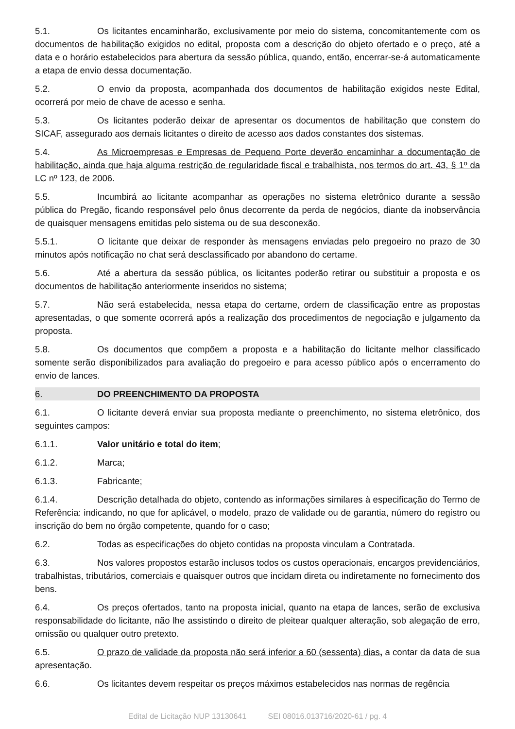5.1. Os licitantes encaminharão, exclusivamente por meio do sistema, concomitantemente com os documentos de habilitação exigidos no edital, proposta com a descrição do objeto ofertado e o preço, até a data e o horário estabelecidos para abertura da sessão pública, quando, então, encerrar-se-á automaticamente a etapa de envio dessa documentação.
5.2. O envio da proposta, acompanhada dos documentos de habilitação exigidos neste Edital, ocorrerá por meio de chave de acesso e senha.
5.3. Os licitantes poderão deixar de apresentar os documentos de habilitação que constem do SICAF, assegurado aos demais licitantes o direito de acesso aos dados constantes dos sistemas.
5.4. As Microempresas e Empresas de Pequeno Porte deverão encaminhar a documentação de habilitação, ainda que haja alguma restrição de regularidade fiscal e trabalhista, nos termos do art. 43, § 1º da LC nº 123, de 2006.
5.5. Incumbirá ao licitante acompanhar as operações no sistema eletrônico durante a sessão pública do Pregão, ficando responsável pelo ônus decorrente da perda de negócios, diante da inobservância de quaisquer mensagens emitidas pelo sistema ou de sua desconexão.
5.5.1. O licitante que deixar de responder às mensagens enviadas pelo pregoeiro no prazo de 30 minutos após notificação no chat será desclassificado por abandono do certame.
5.6. Até a abertura da sessão pública, os licitantes poderão retirar ou substituir a proposta e os documentos de habilitação anteriormente inseridos no sistema;
5.7. Não será estabelecida, nessa etapa do certame, ordem de classificação entre as propostas apresentadas, o que somente ocorrerá após a realização dos procedimentos de negociação e julgamento da proposta.
5.8. Os documentos que compõem a proposta e a habilitação do licitante melhor classificado somente serão disponibilizados para avaliação do pregoeiro e para acesso público após o encerramento do envio de lances.
6. DO PREENCHIMENTO DA PROPOSTA
6.1. O licitante deverá enviar sua proposta mediante o preenchimento, no sistema eletrônico, dos seguintes campos:
6.1.1. Valor unitário e total do item;
6.1.2. Marca;
6.1.3. Fabricante;
6.1.4. Descrição detalhada do objeto, contendo as informações similares à especificação do Termo de Referência: indicando, no que for aplicável, o modelo, prazo de validade ou de garantia, número do registro ou inscrição do bem no órgão competente, quando for o caso;
6.2. Todas as especificações do objeto contidas na proposta vinculam a Contratada.
6.3. Nos valores propostos estarão inclusos todos os custos operacionais, encargos previdenciários, trabalhistas, tributários, comerciais e quaisquer outros que incidam direta ou indiretamente no fornecimento dos bens.
6.4. Os preços ofertados, tanto na proposta inicial, quanto na etapa de lances, serão de exclusiva responsabilidade do licitante, não lhe assistindo o direito de pleitear qualquer alteração, sob alegação de erro, omissão ou qualquer outro pretexto.
6.5. O prazo de validade da proposta não será inferior a 60 (sessenta) dias, a contar da data de sua apresentação.
6.6. Os licitantes devem respeitar os preços máximos estabelecidos nas normas de regência
Edital de Licitação NUP 13130641 SEI 08016.013716/2020-61 / pg. 4